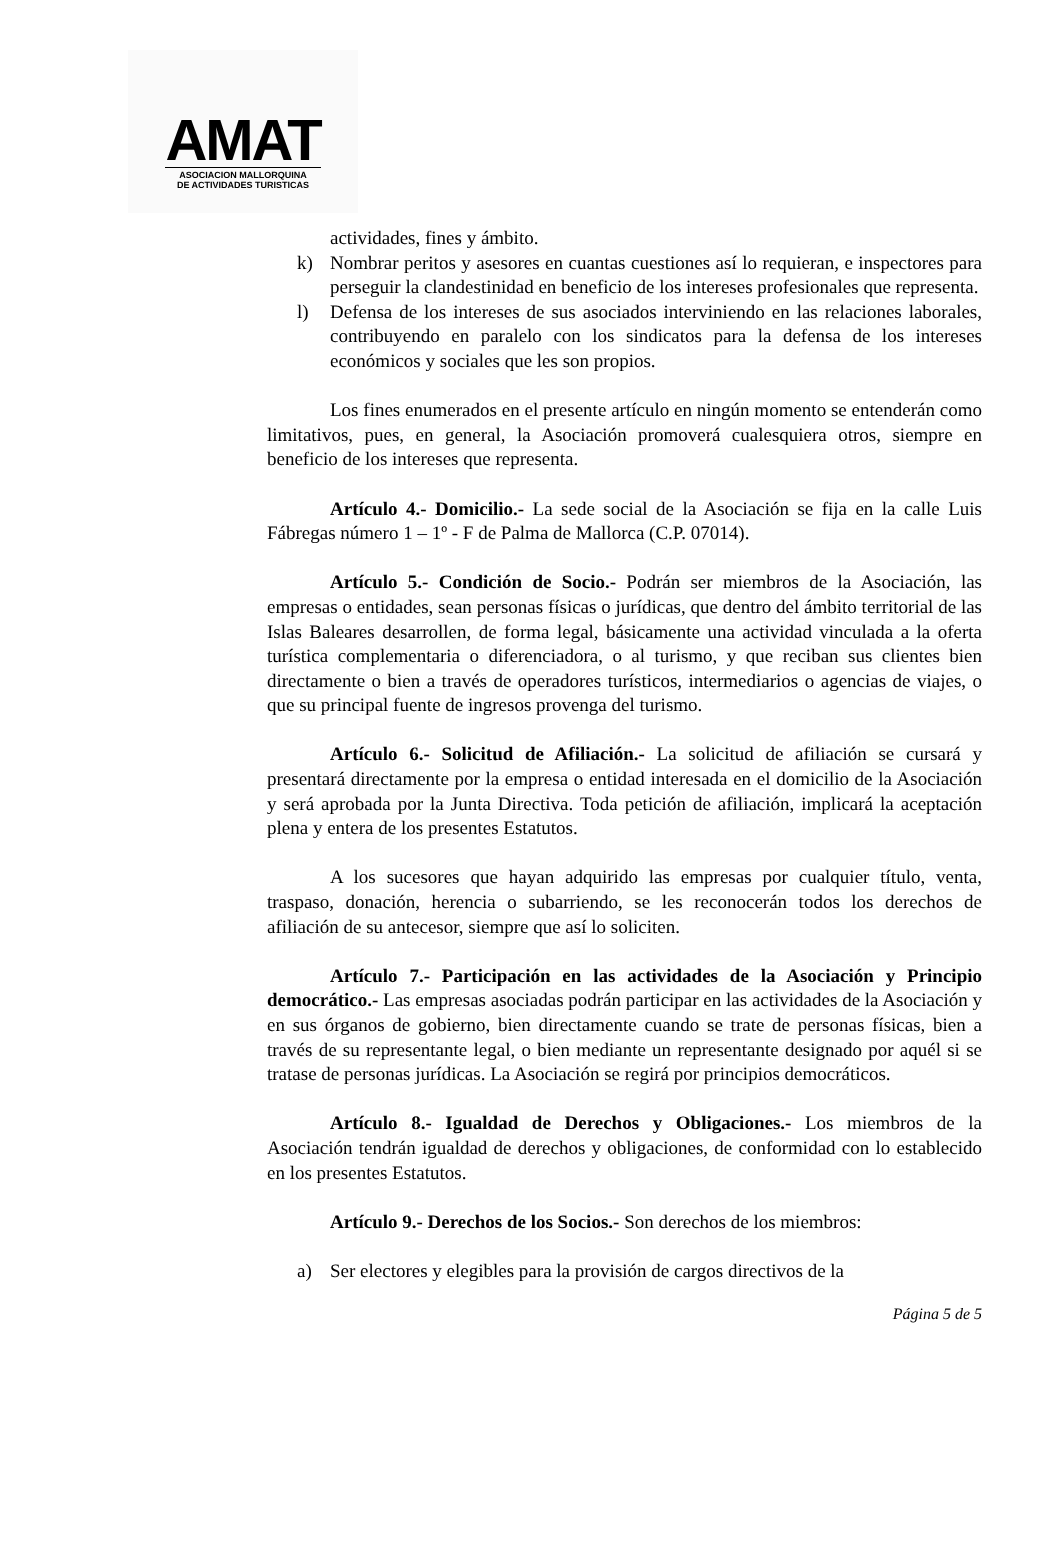AMAT
ASOCIACION MALLORQUINA
DE ACTIVIDADES TURISTICAS
actividades, fines y ámbito.
k) Nombrar peritos y asesores en cuantas cuestiones así lo requieran, e inspectores para perseguir la clandestinidad en beneficio de los intereses profesionales que representa.
l) Defensa de los intereses de sus asociados interviniendo en las relaciones laborales, contribuyendo en paralelo con los sindicatos para la defensa de los intereses económicos y sociales que les son propios.
Los fines enumerados en el presente artículo en ningún momento se entenderán como limitativos, pues, en general, la Asociación promoverá cualesquiera otros, siempre en beneficio de los intereses que representa.
Artículo 4.- Domicilio.- La sede social de la Asociación se fija en la calle Luis Fábregas número 1 – 1º - F de Palma de Mallorca (C.P. 07014).
Artículo 5.- Condición de Socio.- Podrán ser miembros de la Asociación, las empresas o entidades, sean personas físicas o jurídicas, que dentro del ámbito territorial de las Islas Baleares desarrollen, de forma legal, básicamente una actividad vinculada a la oferta turística complementaria o diferenciadora, o al turismo, y que reciban sus clientes bien directamente o bien a través de operadores turísticos, intermediarios o agencias de viajes, o que su principal fuente de ingresos provenga del turismo.
Artículo 6.- Solicitud de Afiliación.- La solicitud de afiliación se cursará y presentará directamente por la empresa o entidad interesada en el domicilio de la Asociación y será aprobada por la Junta Directiva. Toda petición de afiliación, implicará la aceptación plena y entera de los presentes Estatutos.
A los sucesores que hayan adquirido las empresas por cualquier título, venta, traspaso, donación, herencia o subarriendo, se les reconocerán todos los derechos de afiliación de su antecesor, siempre que así lo soliciten.
Artículo 7.- Participación en las actividades de la Asociación y Principio democrático.- Las empresas asociadas podrán participar en las actividades de la Asociación y en sus órganos de gobierno, bien directamente cuando se trate de personas físicas, bien a través de su representante legal, o bien mediante un representante designado por aquél si se tratase de personas jurídicas. La Asociación se regirá por principios democráticos.
Artículo 8.- Igualdad de Derechos y Obligaciones.- Los miembros de la Asociación tendrán igualdad de derechos y obligaciones, de conformidad con lo establecido en los presentes Estatutos.
Artículo 9.- Derechos de los Socios.- Son derechos de los miembros:
a) Ser electores y elegibles para la provisión de cargos directivos de la
Página 5 de 5